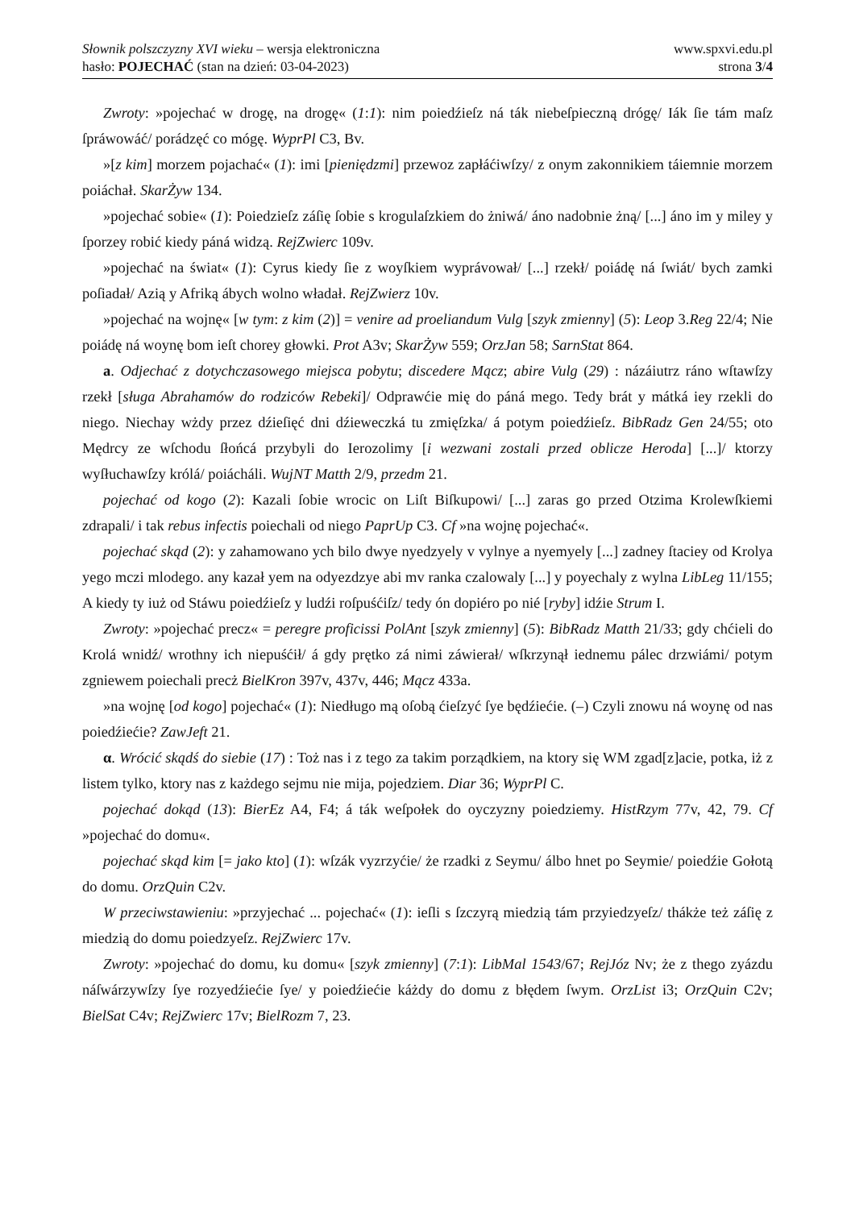Słownik polszczyzny XVI wieku – wersja elektroniczna
hasło: POJECHAĆ (stan na dzień: 03-04-2023)
www.spxvi.edu.pl
strona 3/4
Zwroty: »pojechać w drogę, na drogę« (1:1): nim poiedźieſz ná ták niebeſpieczną drógę/ Iák ſie tám maſz ſpráwowáć/ porádzęć co mógę. WyprPl C3, Bv.
»[z kim] morzem pojachać« (1): imi [pieniędzmi] przewoz zapłáćiwſzy/ z onym zakonnikiem táiemnie morzem poiáchał. SkarŻyw 134.
»pojechać sobie« (1): Poiedzieſz záſię ſobie s krogulaſzkiem do żniwá/ áno nadobnie żną/ [...] áno im y miley y ſporzey robić kiedy páná widzą. RejZwierc 109v.
»pojechać na świat« (1): Cyrus kiedy ſie z woyſkiem wyprávował/ [...] rzekł/ poiádę ná ſwiát/ bych zamki poſiadał/ Azią y Afriką ábych wolno władał. RejZwierz 10v.
»pojechać na wojnę« [w tym: z kim (2)] = venire ad proeliandum Vulg [szyk zmienny] (5): Leop 3.Reg 22/4; Nie poiádę ná woynę bom ieſt chorey głowki. Prot A3v; SkarŻyw 559; OrzJan 58; SarnStat 864.
a. Odjechać z dotychczasowego miejsca pobytu; discedere Mącz; abire Vulg (29) : názáiutrz ráno wſtawſzy rzekł [sługa Abrahamów do rodziców Rebeki]/ Odprawćie mię do páná mego. Tedy brát y mátká iey rzekli do niego. Niechay wżdy przez dźieſięć dni dźieweczká tu zmięſzka/ á potym poiedźieſz. BibRadz Gen 24/55; oto Mędrcy ze wſchodu ſłońcá przybyli do Ierozolimy [i wezwani zostali przed oblicze Heroda] [...]/ ktorzy wyſłuchawſzy królá/ poiácháli. WujNT Matth 2/9, przedm 21.
pojechać od kogo (2): Kazali ſobie wrocic on Liſt Biſkupowi/ [...] zaras go przed Otzima Krolewſkiemi zdrapali/ i tak rebus infectis poiechali od niego PaprUp C3. Cf »na wojnę pojechać«.
pojechać skąd (2): y zahamowano ych bilo dwye nyedzyely v vylnye a nyemyely [...] zadney ſtaciey od Krolya yego mczi mlodego. any kazał yem na odyezdzye abi mv ranka czalowaly [...] y poyechaly z wylna LibLeg 11/155; A kiedy ty iuż od Stáwu poiedźieſz y ludźi roſpuśćiſz/ tedy ón dopiéro po nié [ryby] idźie Strum I.
Zwroty: »pojechać precz« = peregre proficissi PolAnt [szyk zmienny] (5): BibRadz Matth 21/33; gdy chćieli do Krolá wnidź/ wrothny ich niepuśćił/ á gdy prętko zá nimi záwierał/ wſkrzynął iednemu pálec drzwiámi/ potym zgniewem poiechali precż BielKron 397v, 437v, 446; Mącz 433a.
»na wojnę [od kogo] pojechać« (1): Niedługo mą oſobą ćieſzyć ſye będźiećie. (–) Czyli znowu ná woynę od nas poiedźiećie? ZawJeft 21.
α. Wrócić skądś do siebie (17) : Toż nas i z tego za takim porządkiem, na ktory się WM zgad[z]acie, potka, iż z listem tylko, ktory nas z każdego sejmu nie mija, pojedziem. Diar 36; WyprPl C.
pojechać dokąd (13): BierEz A4, F4; á ták weſpołek do oyczyzny poiedziemy. HistRzym 77v, 42, 79. Cf »pojechać do domu«.
pojechać skąd kim [= jako kto] (1): wſzák vyzrzyćie/ że rzadki z Seymu/ álbo hnet po Seymie/ poiedźie Gołotą do domu. OrzQuin C2v.
W przeciwstawieniu: »przyjechać ... pojechać« (1): ieſli s ſzczyrą miedzią tám przyiedzyeſz/ thákże też záſię z miedzią do domu poiedzyeſz. RejZwierc 17v.
Zwroty: »pojechać do domu, ku domu« [szyk zmienny] (7:1): LibMal 1543/67; RejJóz Nv; że z thego zyázdu náſwárzywſzy ſye rozyedźiećie ſye/ y poiedźiećie káżdy do domu z błędem ſwym. OrzList i3; OrzQuin C2v; BielSat C4v; RejZwierc 17v; BielRozm 7, 23.